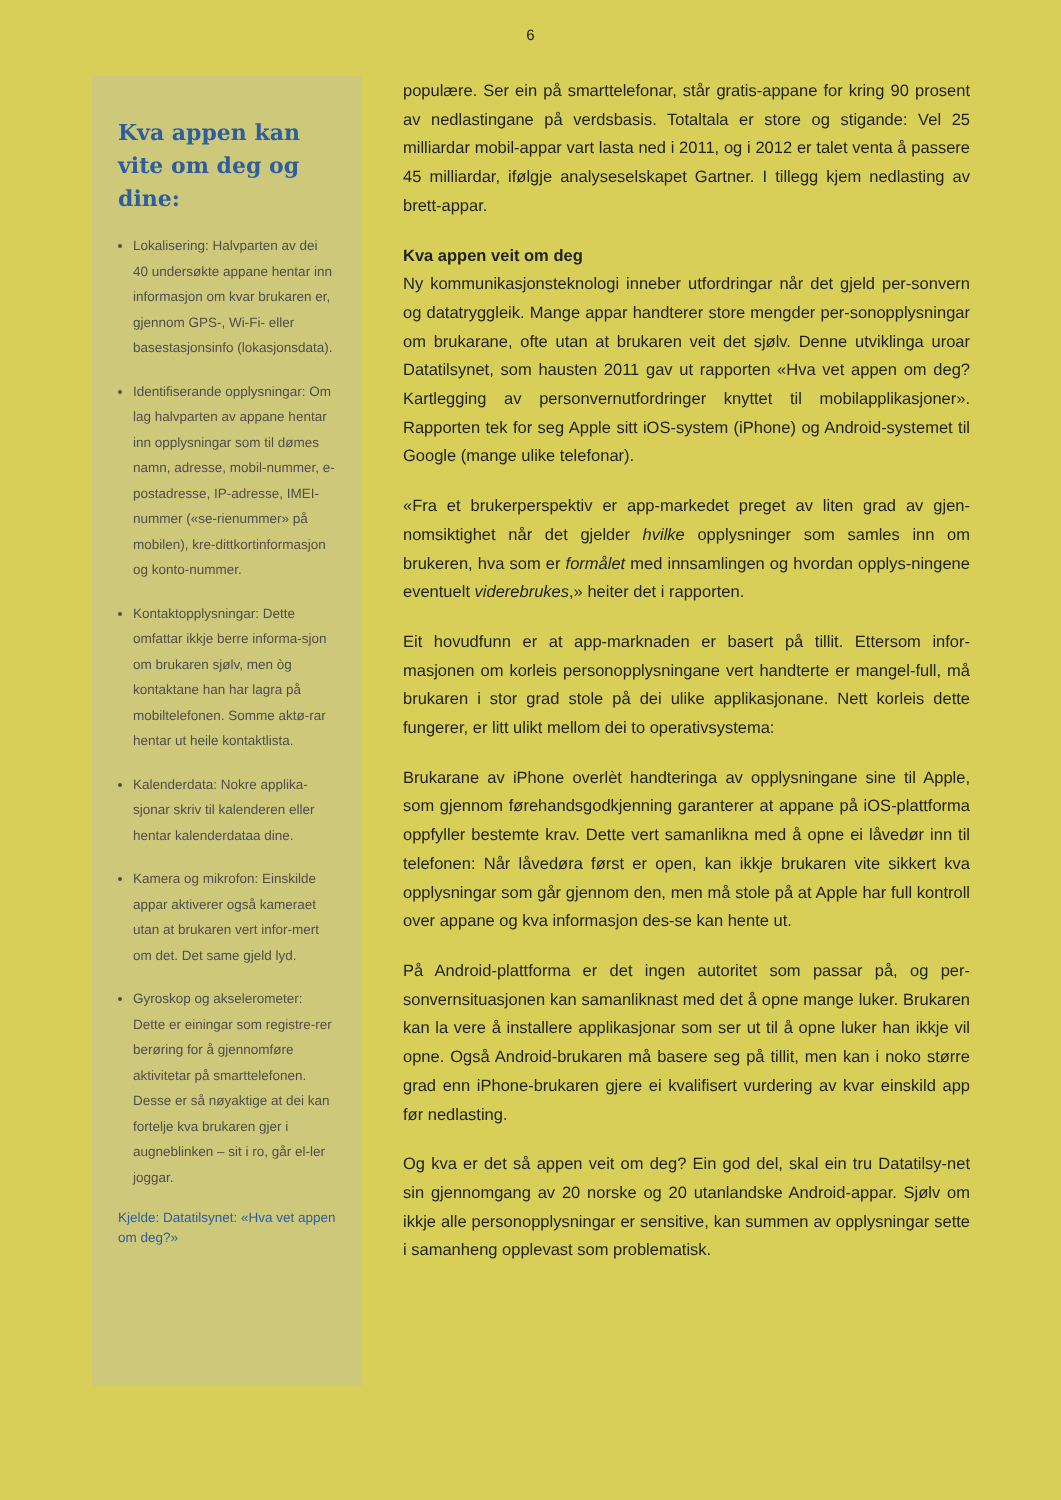6
Kva appen kan vite om deg og dine:
Lokalisering: Halvparten av dei 40 undersøkte appane hentar inn informasjon om kvar brukaren er, gjennom GPS-, Wi-Fi- eller basestasjonsinfo (lokasjonsdata).
Identifiserande opplysningar: Om lag halvparten av appane hentar inn opplysningar som til dømes namn, adresse, mobil-nummer, e-postadresse, IP-adresse, IMEI-nummer («se-rienummer» på mobilen), kre-dittkortinformasjon og konto-nummer.
Kontaktopplysningar: Dette omfattar ikkje berre informa-sjon om brukaren sjølv, men òg kontaktane han har lagra på mobiltelefonen. Somme aktø-rar hentar ut heile kontaktlista.
Kalenderdata: Nokre applika-sjonar skriv til kalenderen eller hentar kalenderdataa dine.
Kamera og mikrofon: Einskilde appar aktiverer også kameraet utan at brukaren vert infor-mert om det. Det same gjeld lyd.
Gyroskop og akselerometer: Dette er einingar som registre-rer berøring for å gjennomføre aktivitetar på smarttelefonen. Desse er så nøyaktige at dei kan fortelje kva brukaren gjer i augneblinken – sit i ro, går el-ler joggar.
Kjelde: Datatilsynet: «Hva vet appen om deg?»
populære. Ser ein på smarttelefonar, står gratis-appane for kring 90 prosent av nedlastingane på verdsbasis. Totaltala er store og stigande: Vel 25 milliardar mobil-appar vart lasta ned i 2011, og i 2012 er talet venta å passere 45 milliardar, ifølgje analyseselskapet Gartner. I tillegg kjem nedlasting av brett-appar.
Kva appen veit om deg
Ny kommunikasjonsteknologi inneber utfordringar når det gjeld per-sonvern og datatryggleik. Mange appar handterer store mengder per-sonopplysningar om brukarane, ofte utan at brukaren veit det sjølv. Denne utviklinga uroar Datatilsynet, som hausten 2011 gav ut rapporten «Hva vet appen om deg? Kartlegging av personvernutfordringer knyttet til mobilapplikasjoner». Rapporten tek for seg Apple sitt iOS-system (iPhone) og Android-systemet til Google (mange ulike telefonar).
«Fra et brukerperspektiv er app-markedet preget av liten grad av gjen-nomsiktighet når det gjelder hvilke opplysninger som samles inn om brukeren, hva som er formålet med innsamlingen og hvordan opplys-ningene eventuelt viderebrukes,» heiter det i rapporten.
Eit hovudfunn er at app-marknaden er basert på tillit. Ettersom infor-masjonen om korleis personopplysningane vert handterte er mangel-full, må brukaren i stor grad stole på dei ulike applikasjonane. Nett korleis dette fungerer, er litt ulikt mellom dei to operativsystema:
Brukarane av iPhone overlèt handteringa av opplysningane sine til Apple, som gjennom førehandsgodkjenning garanterer at appane på iOS-plattforma oppfyller bestemte krav. Dette vert samanlikna med å opne ei låvedør inn til telefonen: Når låvedøra først er open, kan ikkje brukaren vite sikkert kva opplysningar som går gjennom den, men må stole på at Apple har full kontroll over appane og kva informasjon des-se kan hente ut.
På Android-plattforma er det ingen autoritet som passar på, og per-sonvernsituasjonen kan samanliknast med det å opne mange luker. Brukaren kan la vere å installere applikasjonar som ser ut til å opne luker han ikkje vil opne. Også Android-brukaren må basere seg på tillit, men kan i noko større grad enn iPhone-brukaren gjere ei kvalifisert vurdering av kvar einskild app før nedlasting.
Og kva er det så appen veit om deg? Ein god del, skal ein tru Datatilsy-net sin gjennomgang av 20 norske og 20 utanlandske Android-appar. Sjølv om ikkje alle personopplysningar er sensitive, kan summen av opplysningar sette i samanheng opplevast som problematisk.